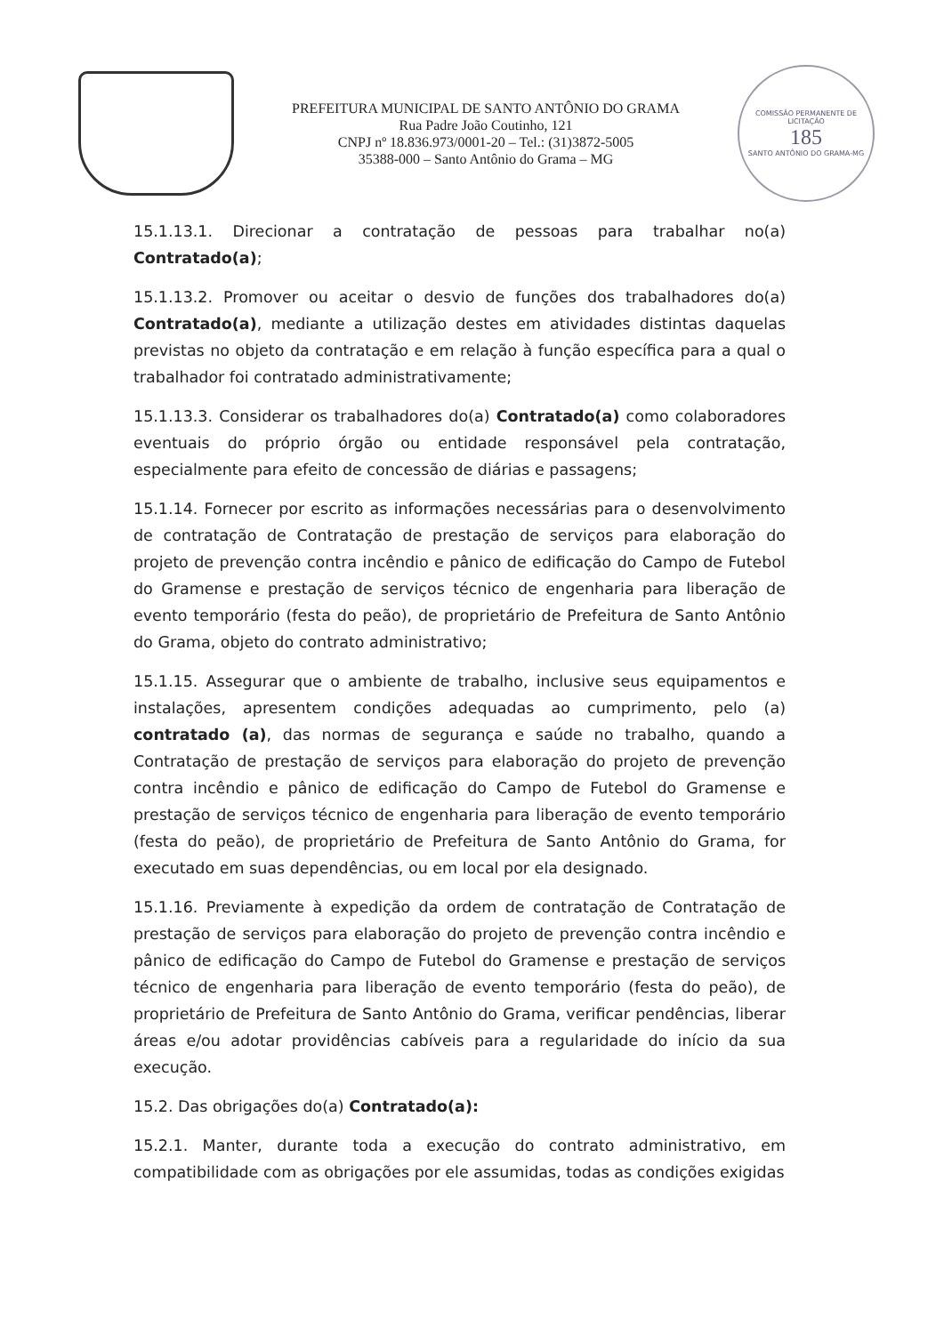PREFEITURA MUNICIPAL DE SANTO ANTÔNIO DO GRAMA
Rua Padre João Coutinho, 121
CNPJ nº 18.836.973/0001-20 – Tel.: (31)3872-5005
35388-000 – Santo Antônio do Grama – MG
COMISSÃO PERMANENTE DE LICITAÇÃO
185
SANTO ANTÔNIO DO GRAMA-MG
15.1.13.1. Direcionar a contratação de pessoas para trabalhar no(a) Contratado(a);
15.1.13.2. Promover ou aceitar o desvio de funções dos trabalhadores do(a) Contratado(a), mediante a utilização destes em atividades distintas daquelas previstas no objeto da contratação e em relação à função específica para a qual o trabalhador foi contratado administrativamente;
15.1.13.3. Considerar os trabalhadores do(a) Contratado(a) como colaboradores eventuais do próprio órgão ou entidade responsável pela contratação, especialmente para efeito de concessão de diárias e passagens;
15.1.14. Fornecer por escrito as informações necessárias para o desenvolvimento de contratação de Contratação de prestação de serviços para elaboração do projeto de prevenção contra incêndio e pânico de edificação do Campo de Futebol do Gramense e prestação de serviços técnico de engenharia para liberação de evento temporário (festa do peão), de proprietário de Prefeitura de Santo Antônio do Grama, objeto do contrato administrativo;
15.1.15. Assegurar que o ambiente de trabalho, inclusive seus equipamentos e instalações, apresentem condições adequadas ao cumprimento, pelo (a) contratado (a), das normas de segurança e saúde no trabalho, quando a Contratação de prestação de serviços para elaboração do projeto de prevenção contra incêndio e pânico de edificação do Campo de Futebol do Gramense e prestação de serviços técnico de engenharia para liberação de evento temporário (festa do peão), de proprietário de Prefeitura de Santo Antônio do Grama, for executado em suas dependências, ou em local por ela designado.
15.1.16. Previamente à expedição da ordem de contratação de Contratação de prestação de serviços para elaboração do projeto de prevenção contra incêndio e pânico de edificação do Campo de Futebol do Gramense e prestação de serviços técnico de engenharia para liberação de evento temporário (festa do peão), de proprietário de Prefeitura de Santo Antônio do Grama, verificar pendências, liberar áreas e/ou adotar providências cabíveis para a regularidade do início da sua execução.
15.2. Das obrigações do(a) Contratado(a):
15.2.1. Manter, durante toda a execução do contrato administrativo, em compatibilidade com as obrigações por ele assumidas, todas as condições exigidas